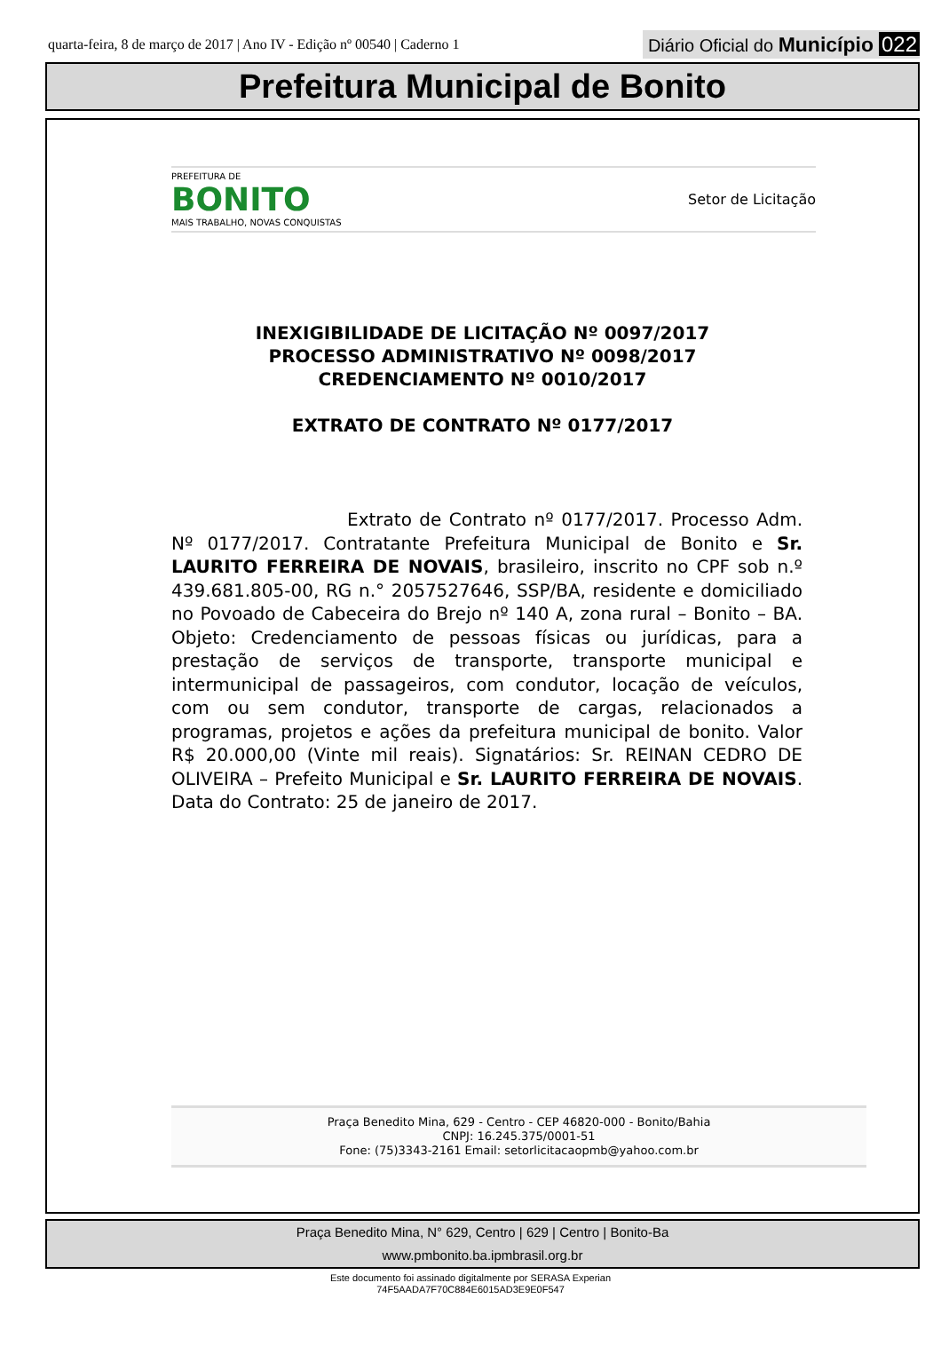quarta-feira, 8 de março de 2017 | Ano IV - Edição nº 00540 | Caderno 1 Diário Oficial do Município 022
Prefeitura Municipal de Bonito
PREFEITURA DE
BONITO
MAIS TRABALHO, NOVAS CONQUISTAS
Setor de Licitação
INEXIGIBILIDADE DE LICITAÇÃO Nº 0097/2017
PROCESSO ADMINISTRATIVO Nº 0098/2017
CREDENCIAMENTO Nº 0010/2017
EXTRATO DE CONTRATO Nº 0177/2017
Extrato de Contrato nº 0177/2017. Processo Adm. Nº 0177/2017. Contratante Prefeitura Municipal de Bonito e Sr. LAURITO FERREIRA DE NOVAIS, brasileiro, inscrito no CPF sob n.º 439.681.805-00, RG n.° 2057527646, SSP/BA, residente e domiciliado no Povoado de Cabeceira do Brejo nº 140 A, zona rural – Bonito – BA. Objeto: Credenciamento de pessoas físicas ou jurídicas, para a prestação de serviços de transporte, transporte municipal e intermunicipal de passageiros, com condutor, locação de veículos, com ou sem condutor, transporte de cargas, relacionados a programas, projetos e ações da prefeitura municipal de bonito. Valor R$ 20.000,00 (Vinte mil reais). Signatários: Sr. REINAN CEDRO DE OLIVEIRA – Prefeito Municipal e Sr. LAURITO FERREIRA DE NOVAIS. Data do Contrato: 25 de janeiro de 2017.
Praça Benedito Mina, 629 - Centro - CEP 46820-000 - Bonito/Bahia
CNPJ: 16.245.375/0001-51
Fone: (75)3343-2161 Email: setorlicitacaopmb@yahoo.com.br
Praça Benedito Mina, N° 629, Centro | 629 | Centro | Bonito-Ba
www.pmbonito.ba.ipmbrasil.org.br
Este documento foi assinado digitalmente por SERASA Experian
74F5AADA7F70C884E6015AD3E9E0F547